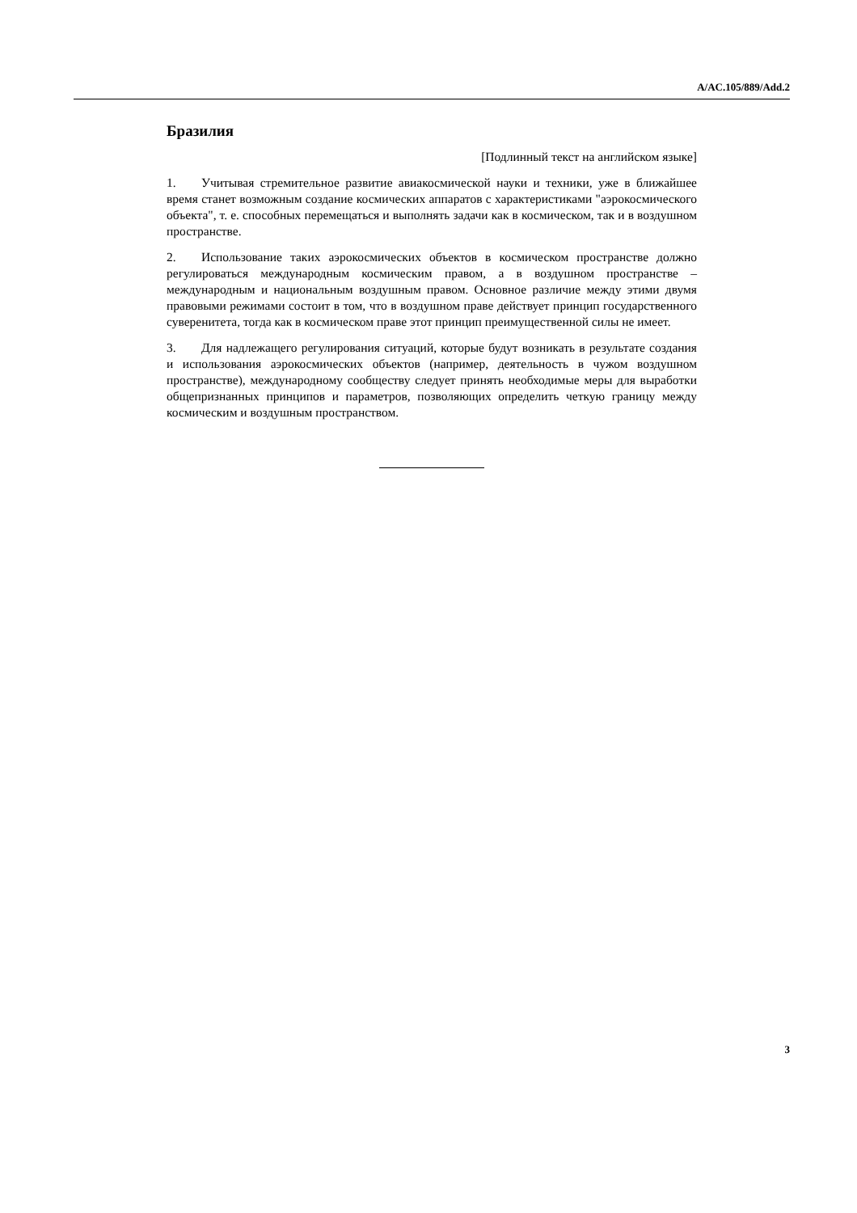A/AC.105/889/Add.2
Бразилия
[Подлинный текст на английском языке]
1. Учитывая стремительное развитие авиакосмической науки и техники, уже в ближайшее время станет возможным создание космических аппаратов с характеристиками "аэрокосмического объекта", т. е. способных перемещаться и выполнять задачи как в космическом, так и в воздушном пространстве.
2. Использование таких аэрокосмических объектов в космическом пространстве должно регулироваться международным космическим правом, а в воздушном пространстве – международным и национальным воздушным правом. Основное различие между этими двумя правовыми режимами состоит в том, что в воздушном праве действует принцип государственного суверенитета, тогда как в космическом праве этот принцип преимущественной силы не имеет.
3. Для надлежащего регулирования ситуаций, которые будут возникать в результате создания и использования аэрокосмических объектов (например, деятельность в чужом воздушном пространстве), международному сообществу следует принять необходимые меры для выработки общепризнанных принципов и параметров, позволяющих определить четкую границу между космическим и воздушным пространством.
3